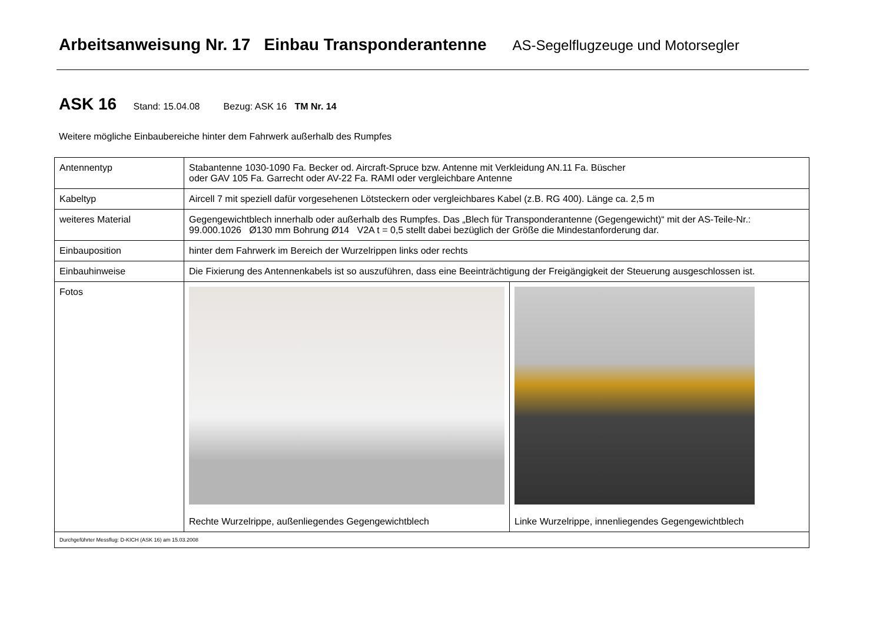Arbeitsanweisung Nr. 17 Einbau Transponderantenne AS-Segelflugzeuge und Motorsegler
ASK 16 Stand: 15.04.08 Bezug: ASK 16 TM Nr. 14
Weitere mögliche Einbaubereiche hinter dem Fahrwerk außerhalb des Rumpfes
| Antennentyp | Stabantenne 1030-1090 Fa. Becker od. Aircraft-Spruce bzw. Antenne mit Verkleidung AN.11 Fa. Büscher oder GAV 105 Fa. Garrecht oder AV-22 Fa. RAMI oder vergleichbare Antenne | |
| Kabeltyp | Aircell 7 mit speziell dafür vorgesehenen Lötsteckern oder vergleichbares Kabel (z.B. RG 400). Länge ca. 2,5 m | |
| weiteres Material | Gegengewichtblech innerhalb oder außerhalb des Rumpfes. Das „Blech für Transponderantenne (Gegengewicht)“ mit der AS-Teile-Nr.: 99.000.1026 Ø130 mm Bohrung Ø14 V2A t = 0,5 stellt dabei bezüglich der Größe die Mindestanforderung dar. | |
| Einbauposition | hinter dem Fahrwerk im Bereich der Wurzelrippen links oder rechts | |
| Einbauhinweise | Die Fixierung des Antennenkabels ist so auszuführen, dass eine Beeinträchtigung der Freigängigkeit der Steuerung ausgeschlossen ist. | |
| Fotos | Rechte Wurzelrippe, außenliegendes Gegengewichtblech | Linke Wurzelrippe, innenliegendes Gegengewichtblech |
| Durchgeführter Messflug: D-KICH (ASK 16) am 15.03.2008 | | |